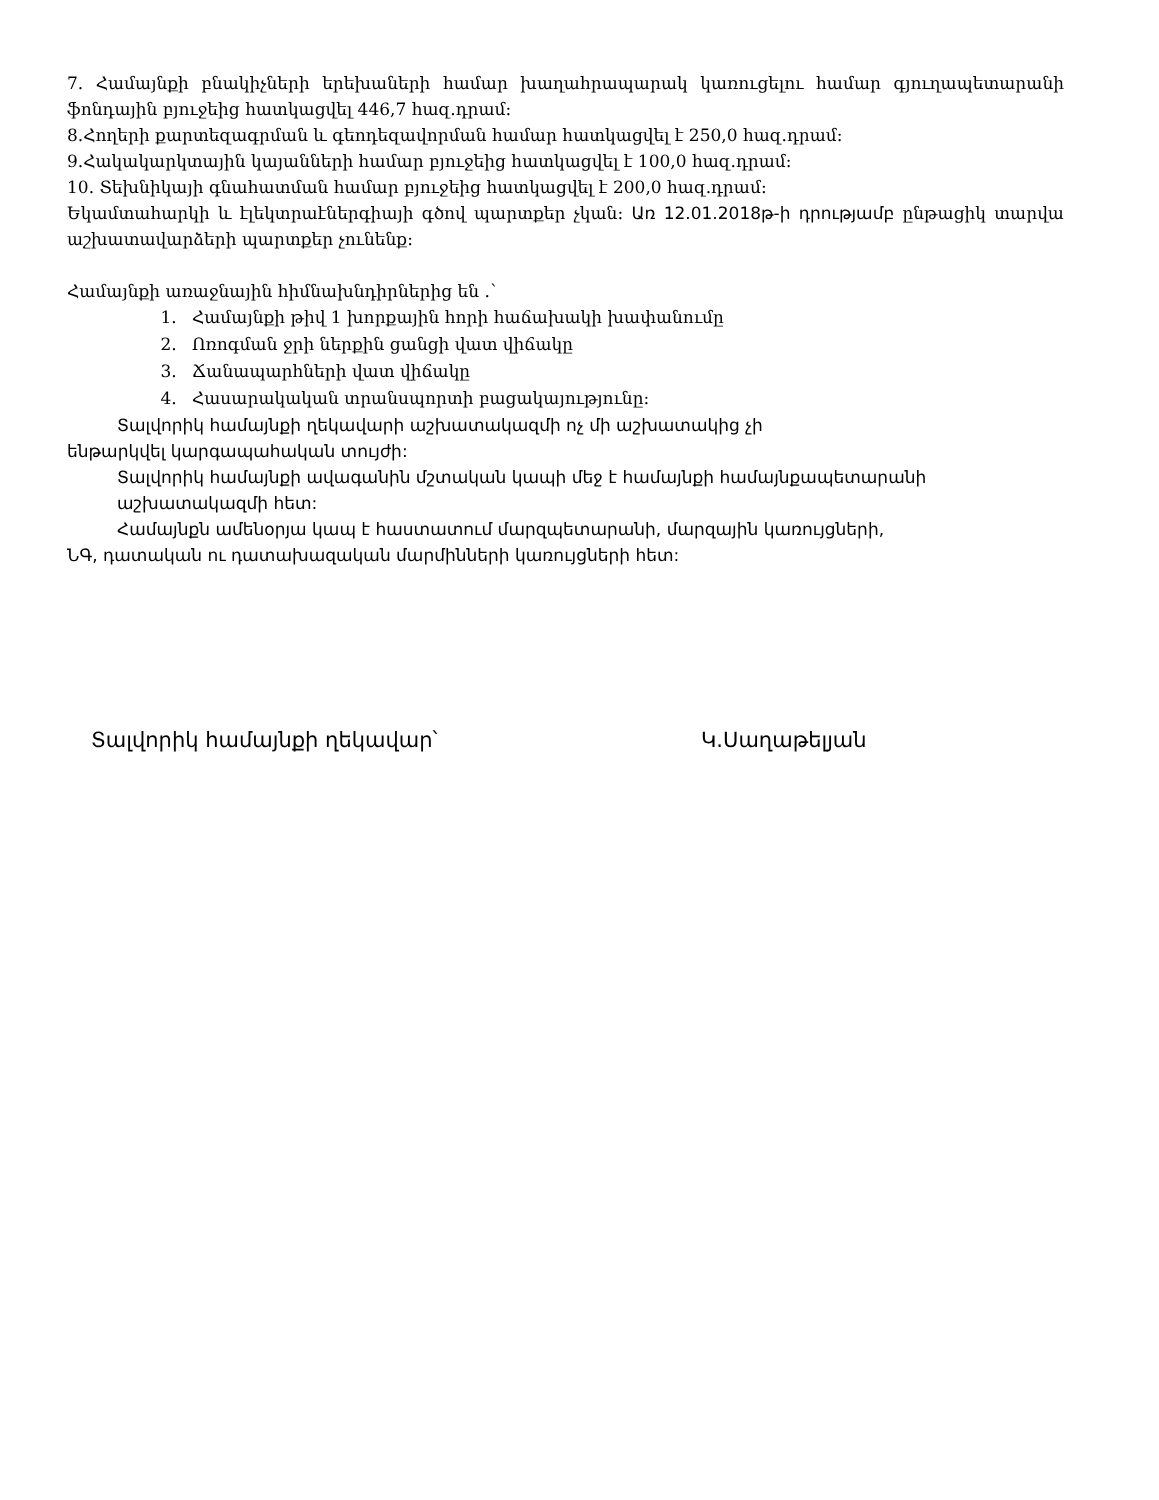7. Համայնքի բնակիչների երեխաների համար խաղահրապարակ կառուցելու համար գյուղապետարանի ֆոնդային բյուջեից հատկացվել 446,7 հազ.դրամ:
8.Հողերի քարտեզագրման և գեոդեզավորման համար հատկացվել է 250,0 հազ.դրամ:
9.Հակակարկտային կայանների համար բյուջեից հատկացվել է 100,0 հազ.դրամ:
10. Տեխնիկայի գնահատման համար բյուջեից հատկացվել է 200,0 հազ.դրամ:
Եկամտահարկի և էլեկտրաէներգիայի գծով պարտքեր չկան: Առ 12.01.2018թ-ի դրությամբ ընթացիկ տարվա աշխատավարձերի պարտքեր չունենք:
Համայնքի առաջնային հիմնախնդիրներից են .՝
1. Համայնքի թիվ 1 խորքային հորի հաճախակի խափանումը
2. Ոռոգման ջրի ներքին ցանցի վատ վիճակը
3. Ճանապարհների վատ վիճակը
4. Հասարակական տրանսպորտի բացակայությունը:
Տալվորիկ համայնքի ղեկավարի աշխատակազմի ոչ մի աշխատակից չի
ենթարկվել կարգապահական տույժի:
Տալվորիկ համայնքի ավագանին մշտական կապի մեջ է համայնքի համայնքապետարանի աշխատակազմի հետ:
Համայնքն ամենօրյա կապ է հաստատում մարզպետարանի, մարզային կառույցների,
ՆԳ, դատական ու դատախազական մարմինների կառույցների հետ:
Տալվորիկ համայնքի ղեկավար՝ Կ.Սաղաթելյան